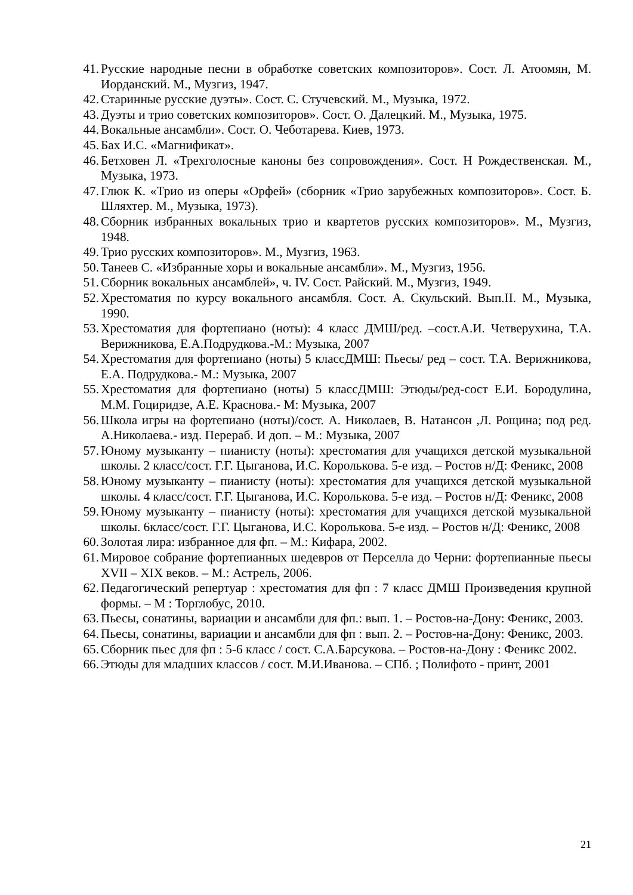41. Русские народные песни в обработке советских композиторов». Сост. Л. Атоомян, М. Иорданский. М., Музгиз, 1947.
42. Старинные русские дуэты». Сост. С. Стучевский. М., Музыка, 1972.
43. Дуэты и трио советских композиторов». Сост. О. Далецкий. М., Музыка, 1975.
44. Вокальные ансамбли». Сост. О. Чеботарева. Киев, 1973.
45. Бах И.С. «Магнификат».
46. Бетховен Л. «Трехголосные каноны без сопровождения». Сост. Н Рождественская. М., Музыка, 1973.
47. Глюк К. «Трио из оперы «Орфей» (сборник «Трио зарубежных композиторов». Сост. Б. Шляхтер. М., Музыка, 1973).
48. Сборник избранных вокальных трио и квартетов русских композиторов». М., Музгиз, 1948.
49. Трио русских композиторов». М., Музгиз, 1963.
50. Танеев С. «Избранные хоры и вокальные ансамбли». М., Музгиз, 1956.
51. Сборник вокальных ансамблей», ч. IV. Сост. Райский. М., Музгиз, 1949.
52. Хрестоматия по курсу вокального ансамбля. Сост. А. Скульский. Вып.II. М., Музыка, 1990.
53. Хрестоматия для фортепиано (ноты): 4 класс ДМШ/ред. –сост.А.И. Четверухина, Т.А. Верижникова, Е.А.Подрудкова.-М.: Музыка, 2007
54. Хрестоматия для фортепиано (ноты) 5 классДМШ: Пьесы/ ред – сост. Т.А. Верижникова, Е.А. Подрудкова.- М.: Музыка, 2007
55. Хрестоматия для фортепиано (ноты) 5 классДМШ: Этюды/ред-сост Е.И. Бородулина, М.М. Гоциридзе, А.Е. Краснова.- М: Музыка, 2007
56. Школа игры на фортепиано (ноты)/сост. А. Николаев, В. Натансон ,Л. Рощина; под ред. А.Николаева.- изд. Перераб. И доп. – М.: Музыка, 2007
57. Юному музыканту – пианисту (ноты): хрестоматия для учащихся детской музыкальной школы. 2 класс/сост. Г.Г. Цыганова, И.С. Королькова. 5-е изд. – Ростов н/Д: Феникс, 2008
58. Юному музыканту – пианисту (ноты): хрестоматия для учащихся детской музыкальной школы. 4 класс/сост. Г.Г. Цыганова, И.С. Королькова. 5-е изд. – Ростов н/Д: Феникс, 2008
59. Юному музыканту – пианисту (ноты): хрестоматия для учащихся детской музыкальной школы. 6класс/сост. Г.Г. Цыганова, И.С. Королькова. 5-е изд. – Ростов н/Д: Феникс, 2008
60. Золотая лира: избранное для фп. – М.: Кифара, 2002.
61. Мировое собрание фортепианных шедевров от Перселла до Черни: фортепианные пьесы XVII – XIX веков. – М.: Астрель, 2006.
62. Педагогический репертуар : хрестоматия для фп : 7 класс ДМШ Произведения крупной формы. – М : Торглобус, 2010.
63. Пьесы, сонатины, вариации и ансамбли для фп.: вып. 1. – Ростов-на-Дону: Феникс, 2003.
64. Пьесы, сонатины, вариации и ансамбли для фп : вып. 2. – Ростов-на-Дону: Феникс, 2003.
65. Сборник пьес для фп : 5-6 класс / сост. С.А.Барсукова. – Ростов-на-Дону : Феникс 2002.
66. Этюды для младших классов / сост. М.И.Иванова. – СПб. ; Полифото - принт, 2001
21